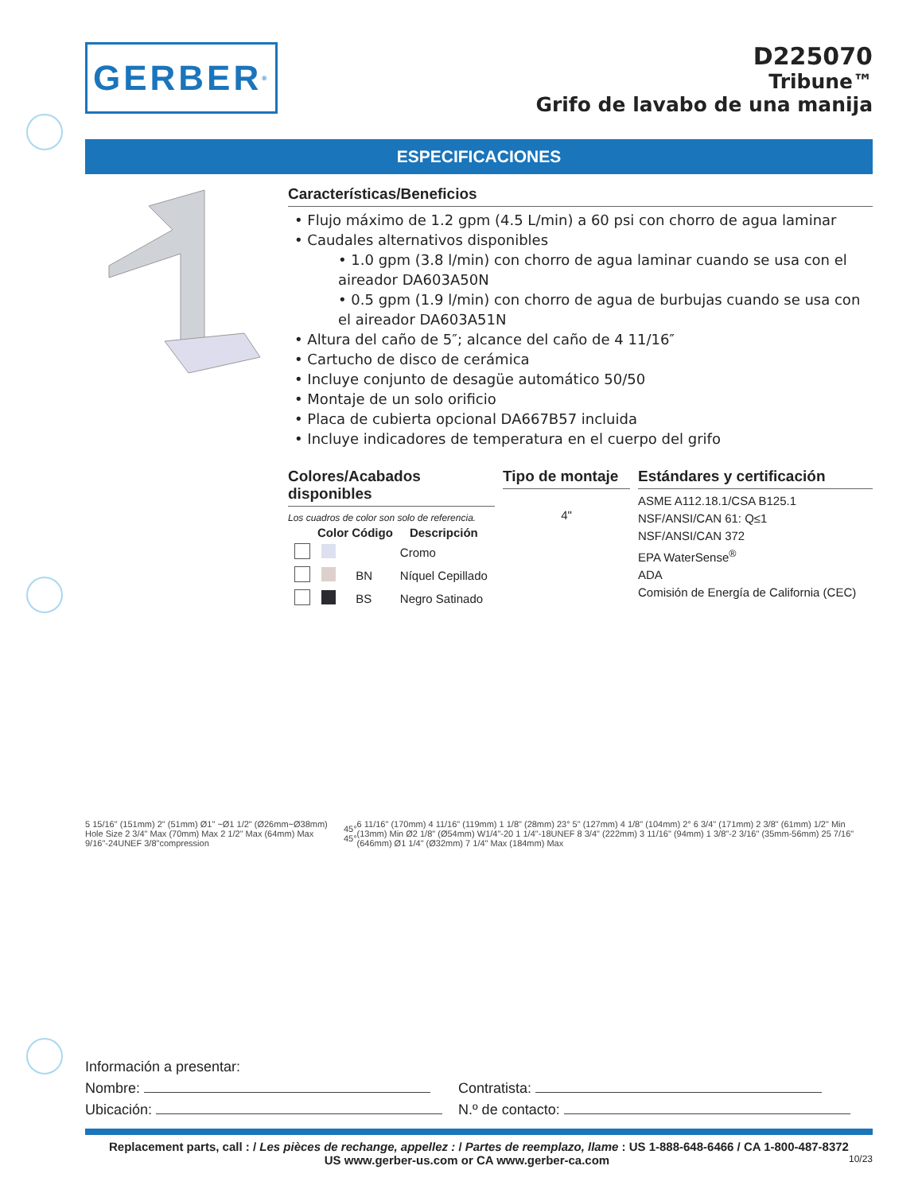GERBER<sup>®</sup>
D225070
Tribune™
Grifo de lavabo de una manija
ESPECIFICACIONES
Características/Beneficios
• Flujo máximo de 1.2 gpm (4.5 L/min) a 60 psi con chorro de agua laminar
• Caudales alternativos disponibles
• 1.0 gpm (3.8 l/min) con chorro de agua laminar cuando se usa con el aireador DA603A50N
• 0.5 gpm (1.9 l/min) con chorro de agua de burbujas cuando se usa con el aireador DA603A51N
• Altura del caño de 5″; alcance del caño de 4 11/16″
• Cartucho de disco de cerámica
• Incluye conjunto de desagüe automático 50/50
• Montaje de un solo orificio
• Placa de cubierta opcional DA667B57 incluida
• Incluye indicadores de temperatura en el cuerpo del grifo
Colores/Acabados disponibles
Los cuadros de color son solo de referencia.
| | Color | Código | Descripción |
| --- | --- | --- | --- |
| | | | Cromo |
| | | BN | Níquel Cepillado |
| | | BS | Negro Satinado |
Tipo de montaje
4"
Estándares y certificación
ASME A112.18.1/CSA B125.1
NSF/ANSI/CAN 61: Q≤1
NSF/ANSI/CAN 372
EPA WaterSense<sup>®</sup>
ADA
Comisión de Energía de California (CEC)
5 15/16" (151mm) 2" (51mm) Ø1" ~Ø1 1/2" (Ø26mm~Ø38mm) Hole Size 2 3/4" Max (70mm) Max 2 1/2" Max (64mm) Max 9/16"-24UNEF 3/8"compression
45° 45°
6 11/16" (170mm) 4 11/16" (119mm) 1 1/8" (28mm) 23° 5" (127mm) 4 1/8" (104mm) 2° 6 3/4" (171mm) 2 3/8" (61mm) 1/2" Min (13mm) Min Ø2 1/8" (Ø54mm) W1/4"-20 1 1/4"-18UNEF 8 3/4" (222mm) 3 11/16" (94mm) 1 3/8"-2 3/16" (35mm-56mm) 25 7/16" (646mm) Ø1 1/4" (Ø32mm) 7 1/4" Max (184mm) Max
Información a presentar:
Nombre:
Ubicación:
Contratista:
N.º de contacto:
Replacement parts, call : / Les pièces de rechange, appellez : / Partes de reemplazo, llame : US 1-888-648-6466 / CA 1-800-487-8372
US www.gerber-us.com or CA www.gerber-ca.com 10/23